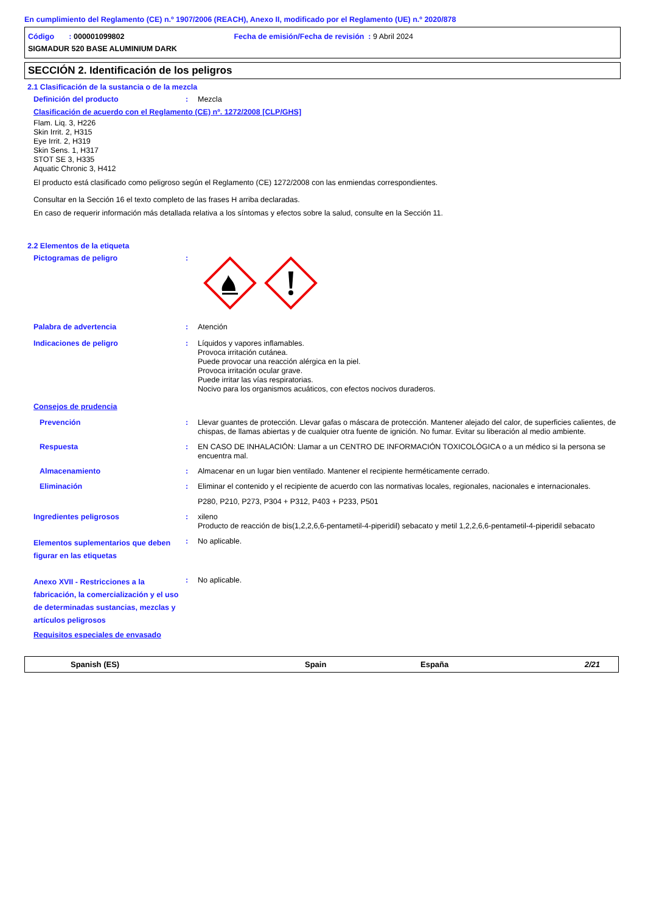En cumplimiento del Reglamento (CE) n.º 1907/2006 (REACH), Anexo II, modificado por el Reglamento (UE) n.º 2020/878
Código : 000001099802 Fecha de emisión/Fecha de revisión : 9 Abril 2024
SIGMADUR 520 BASE ALUMINIUM DARK
SECCIÓN 2. Identificación de los peligros
2.1 Clasificación de la sustancia o de la mezcla
Definición del producto : Mezcla
Clasificación de acuerdo con el Reglamento (CE) nº. 1272/2008 [CLP/GHS]
Flam. Liq. 3, H226
Skin Irrit. 2, H315
Eye Irrit. 2, H319
Skin Sens. 1, H317
STOT SE 3, H335
Aquatic Chronic 3, H412
El producto está clasificado como peligroso según el Reglamento (CE) 1272/2008 con las enmiendas correspondientes.
Consultar en la Sección 16 el texto completo de las frases H arriba declaradas.
En caso de requerir información más detallada relativa a los síntomas y efectos sobre la salud, consulte en la Sección 11.
2.2 Elementos de la etiqueta
Pictogramas de peligro :
Palabra de advertencia : Atención
Indicaciones de peligro : Líquidos y vapores inflamables.
Provoca irritación cutánea.
Puede provocar una reacción alérgica en la piel.
Provoca irritación ocular grave.
Puede irritar las vías respiratorias.
Nocivo para los organismos acuáticos, con efectos nocivos duraderos.
Consejos de prudencia
Prevención : Llevar guantes de protección. Llevar gafas o máscara de protección. Mantener alejado del calor, de superficies calientes, de chispas, de llamas abiertas y de cualquier otra fuente de ignición. No fumar. Evitar su liberación al medio ambiente.
Respuesta : EN CASO DE INHALACIÓN: Llamar a un CENTRO DE INFORMACIÓN TOXICOLÓGICA o a un médico si la persona se encuentra mal.
Almacenamiento : Almacenar en un lugar bien ventilado. Mantener el recipiente herméticamente cerrado.
Eliminación : Eliminar el contenido y el recipiente de acuerdo con las normativas locales, regionales, nacionales e internacionales.
P280, P210, P273, P304 + P312, P403 + P233, P501
Ingredientes peligrosos : xileno
Producto de reacción de bis(1,2,2,6,6-pentametil-4-piperidil) sebacato y metil 1,2,2,6,6-pentametil-4-piperidil sebacato
Elementos suplementarios que deben figurar en las etiquetas
: No aplicable.
Anexo XVII - Restricciones a la fabricación, la comercialización y el uso de determinadas sustancias, mezclas y artículos peligrosos
: No aplicable.
Requisitos especiales de envasado
Spanish (ES) Spain España 2/21